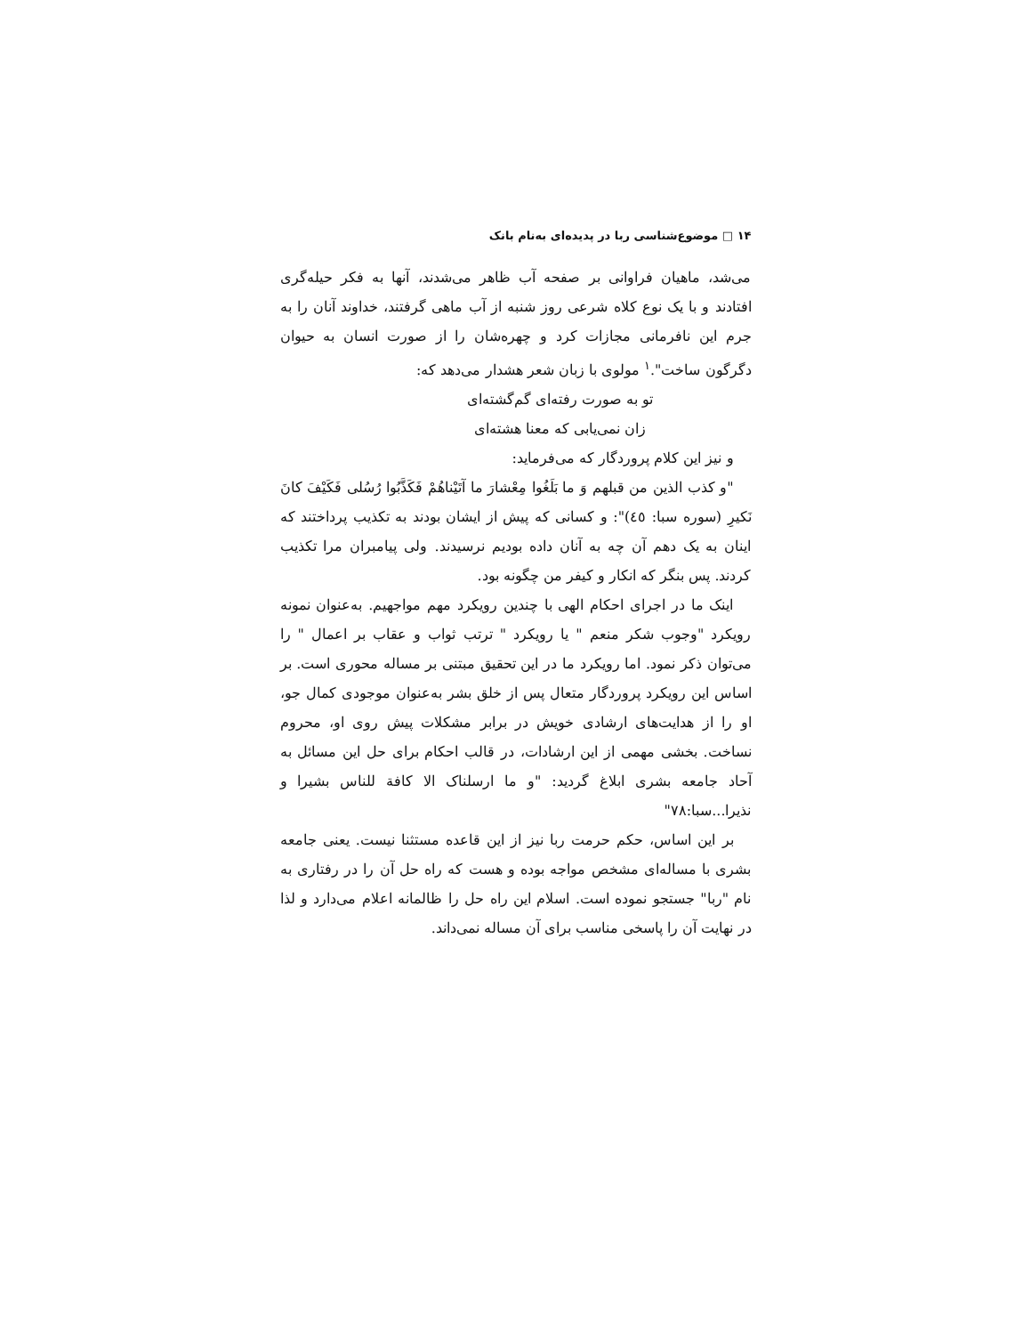۱۴ □ موضوع‌شناسی ربا در پدیده‌ای به‌نام بانک
می‌شد، ماهیان فراوانی بر صفحه آب ظاهر می‌شدند، آنها به فکر حیله‌گری افتادند و با یک نوع کلاه شرعی روز شنبه از آب ماهی گرفتند، خداوند آنان را به جرم این نافرمانی مجازات کرد و چهره‌شان را از صورت انسان به حیوان دگرگون ساخت".<sup>۱</sup> مولوی با زبان شعر هشدار می‌دهد که:
تو به صورت رفته‌ای گم‌گشته‌ای
زان نمی‌یابی که معنا هشته‌ای
و نیز این کلام پروردگار که می‌فرماید:
"و کذب الذین من قبلهم وَ ما بَلَغُوا مِعْشارَ ما آتَیْناهُمْ فَکَذَّبُوا رُسُلی فَکَیْفَ کانَ نَکیرِ (سوره سبا: ٤٥)": و کسانی که پیش از ایشان بودند به تکذیب پرداختند که اینان به یک دهم آن چه به آنان داده بودیم نرسیدند. ولی پیامبران مرا تکذیب کردند. پس بنگر که انکار و کیفر من چگونه بود.
اینک ما در اجرای احکام الهی با چندین رویکرد مهم مواجهیم. به‌عنوان نمونه رویکرد "وجوب شکر منعم " یا رویکرد " ترتب ثواب و عقاب بر اعمال " را می‌توان ذکر نمود. اما رویکرد ما در این تحقیق مبتنی بر مساله محوری است. بر اساس این رویکرد پروردگار متعال پس از خلق بشر به‌عنوان موجودی کمال جو، او را از هدایت‌های ارشادی خویش در برابر مشکلات پیش روی او، محروم نساخت. بخشی مهمی از این ارشادات، در قالب احکام برای حل این مسائل به آحاد جامعه بشری ابلاغ گردید: "و ما ارسلناک الا کافة للناس بشیرا و نذیرا...سبا:۷۸"
بر این اساس، حکم حرمت ربا نیز از این قاعده مستثنا نیست. یعنی جامعه بشری با مساله‌ای مشخص مواجه بوده و هست که راه حل آن را در رفتاری به نام "ربا" جستجو نموده است. اسلام این راه حل را ظالمانه اعلام می‌دارد و لذا در نهایت آن را پاسخی مناسب برای آن مساله نمی‌داند.